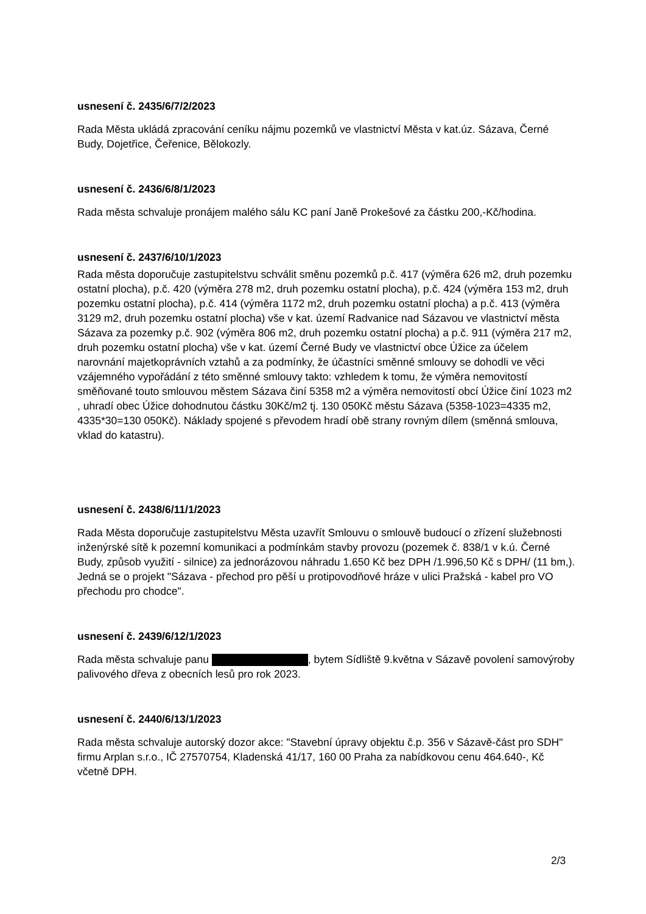usnesení č. 2435/6/7/2/2023
Rada Města ukládá zpracování ceníku nájmu pozemků ve vlastnictví Města v kat.úz. Sázava, Černé Budy, Dojetřice, Čeřenice, Bělokozly.
usnesení č. 2436/6/8/1/2023
Rada města schvaluje pronájem malého sálu KC paní Janě Prokešové za částku 200,-Kč/hodina.
usnesení č. 2437/6/10/1/2023
Rada města doporučuje zastupitelstvu schválit směnu pozemků p.č. 417 (výměra 626 m2, druh pozemku ostatní plocha), p.č. 420 (výměra 278 m2, druh pozemku ostatní plocha), p.č. 424 (výměra 153 m2, druh pozemku ostatní plocha), p.č. 414 (výměra 1172 m2, druh pozemku ostatní plocha) a p.č. 413 (výměra 3129 m2, druh pozemku ostatní plocha) vše v kat. území Radvanice nad Sázavou ve vlastnictví města Sázava za pozemky p.č. 902 (výměra 806 m2, druh pozemku ostatní plocha) a p.č. 911 (výměra 217 m2, druh pozemku ostatní plocha) vše v kat. území Černé Budy ve vlastnictví obce Úžice za účelem narovnání majetkoprávních vztahů a za podmínky, že účastníci směnné smlouvy se dohodli ve věci vzájemného vypořádání z této směnné smlouvy takto: vzhledem k tomu, že výměra nemovitostí směňované touto smlouvou městem Sázava činí 5358 m2 a výměra nemovitostí obcí Úžice činí 1023 m2 , uhradí obec Úžice dohodnutou částku 30Kč/m2 tj. 130 050Kč městu Sázava (5358-1023=4335 m2, 4335*30=130 050Kč). Náklady spojené s převodem hradí obě strany rovným dílem (směnná smlouva, vklad do katastru).
usnesení č. 2438/6/11/1/2023
Rada Města doporučuje zastupitelstvu Města uzavřít Smlouvu o smlouvě budoucí o zřízení služebnosti inženýrské sítě k pozemní komunikaci a podmínkám stavby provozu (pozemek č. 838/1 v k.ú. Černé Budy, způsob využití - silnice) za jednorázovou náhradu 1.650 Kč bez DPH /1.996,50 Kč s DPH/ (11 bm,). Jedná se o projekt "Sázava - přechod pro pěší u protipovodňové hráze v ulici Pražská - kabel pro VO přechodu pro chodce".
usnesení č. 2439/6/12/1/2023
Rada města schvaluje panu , bytem Sídliště 9.května v Sázavě povolení samovýroby palivového dřeva z obecních lesů pro rok 2023.
usnesení č. 2440/6/13/1/2023
Rada města schvaluje autorský dozor akce: "Stavební úpravy objektu č.p. 356 v Sázavě-část pro SDH" firmu Arplan s.r.o., IČ 27570754, Kladenská 41/17, 160 00 Praha za nabídkovou cenu 464.640-, Kč včetně DPH.
2/3